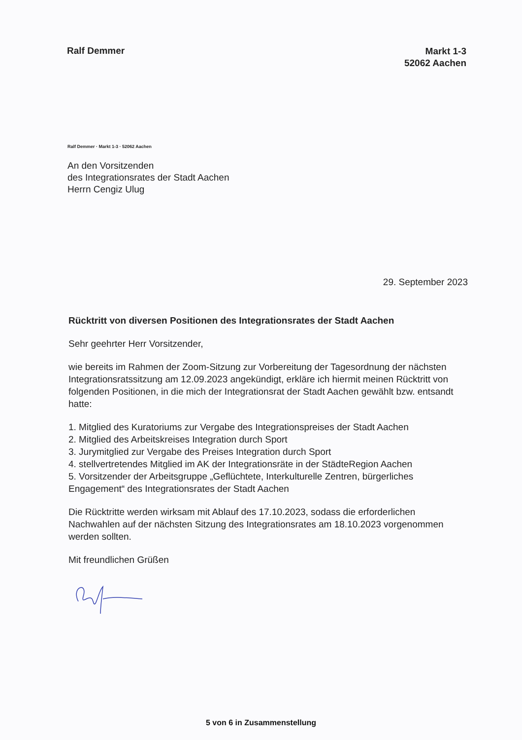Ralf Demmer
Markt 1-3
52062 Aachen
Ralf Demmer · Markt 1-3 · 52062 Aachen
An den Vorsitzenden
des Integrationsrates der Stadt Aachen
Herrn Cengiz Ulug
29. September 2023
Rücktritt von diversen Positionen des Integrationsrates der Stadt Aachen
Sehr geehrter Herr Vorsitzender,
wie bereits im Rahmen der Zoom-Sitzung zur Vorbereitung der Tagesordnung der nächsten Integrationsratssitzung am 12.09.2023 angekündigt, erkläre ich hiermit meinen Rücktritt von folgenden Positionen, in die mich der Integrationsrat der Stadt Aachen gewählt bzw. entsandt hatte:
1. Mitglied des Kuratoriums zur Vergabe des Integrationspreises der Stadt Aachen
2. Mitglied des Arbeitskreises Integration durch Sport
3. Jurymitglied zur Vergabe des Preises Integration durch Sport
4. stellvertretendes Mitglied im AK der Integrationsräte in der StädteRegion Aachen
5. Vorsitzender der Arbeitsgruppe „Geflüchtete, Interkulturelle Zentren, bürgerliches Engagement“ des Integrationsrates der Stadt Aachen
Die Rücktritte werden wirksam mit Ablauf des 17.10.2023, sodass die erforderlichen Nachwahlen auf der nächsten Sitzung des Integrationsrates am 18.10.2023 vorgenommen werden sollten.
Mit freundlichen Grüßen
5 von 6 in Zusammenstellung